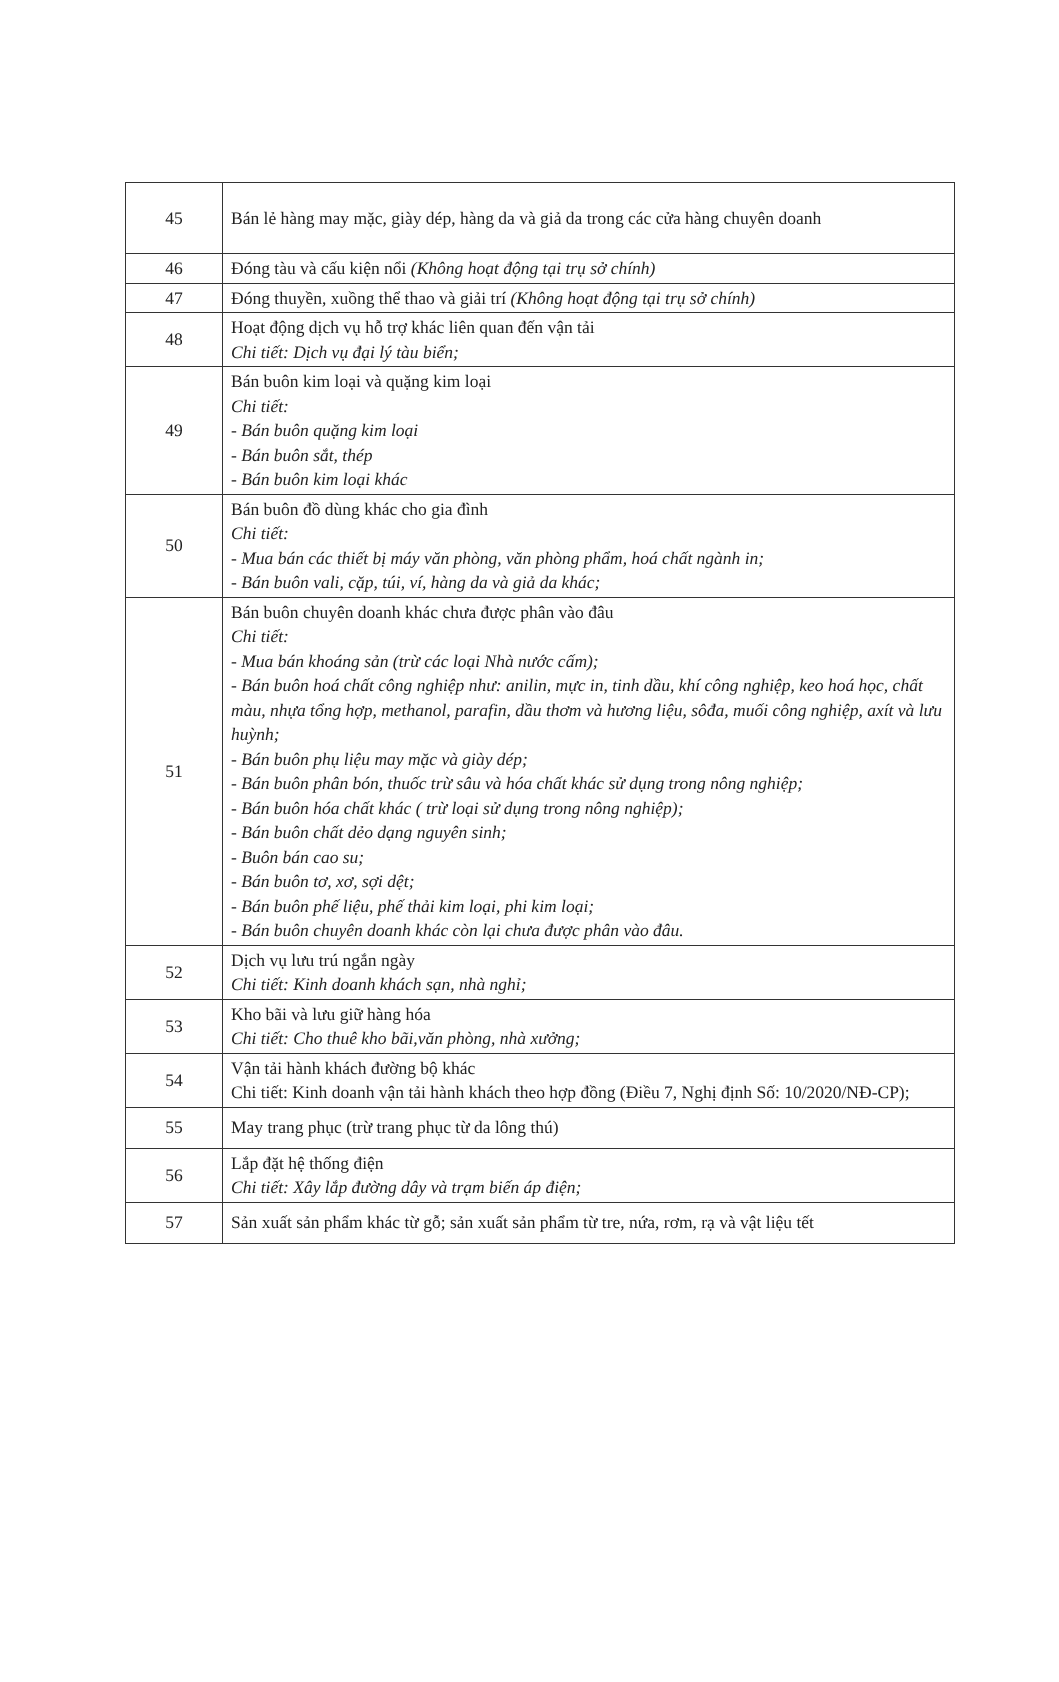| 45 | Bán lẻ hàng may mặc, giày dép, hàng da và giả da trong các cửa hàng chuyên doanh |
| 46 | Đóng tàu và cấu kiện nổi (Không hoạt động tại trụ sở chính) |
| 47 | Đóng thuyền, xuồng thể thao và giải trí (Không hoạt động tại trụ sở chính) |
| 48 | Hoạt động dịch vụ hỗ trợ khác liên quan đến vận tải Chi tiết: Dịch vụ đại lý tàu biển; |
| 49 | Bán buôn kim loại và quặng kim loại Chi tiết: - Bán buôn quặng kim loại - Bán buôn sắt, thép - Bán buôn kim loại khác |
| 50 | Bán buôn đồ dùng khác cho gia đình Chi tiết: - Mua bán các thiết bị máy văn phòng, văn phòng phẩm, hoá chất ngành in; - Bán buôn vali, cặp, túi, ví, hàng da và giả da khác; |
| 51 | Bán buôn chuyên doanh khác chưa được phân vào đâu Chi tiết: - Mua bán khoáng sản (trừ các loại Nhà nước cấm); - Bán buôn hoá chất công nghiệp như: anilin, mực in, tinh dầu, khí công nghiệp, keo hoá học, chất màu, nhựa tổng hợp, methanol, parafin, dầu thơm và hương liệu, sôđa, muối công nghiệp, axít và lưu huỳnh; - Bán buôn phụ liệu may mặc và giày dép; - Bán buôn phân bón, thuốc trừ sâu và hóa chất khác sử dụng trong nông nghiệp; - Bán buôn hóa chất khác ( trừ loại sử dụng trong nông nghiệp); - Bán buôn chất dẻo dạng nguyên sinh; - Buôn bán cao su; - Bán buôn tơ, xơ, sợi dệt; - Bán buôn phế liệu, phế thải kim loại, phi kim loại; - Bán buôn chuyên doanh khác còn lại chưa được phân vào đâu. |
| 52 | Dịch vụ lưu trú ngắn ngày Chi tiết: Kinh doanh khách sạn, nhà nghỉ; |
| 53 | Kho bãi và lưu giữ hàng hóa Chi tiết: Cho thuê kho bãi,văn phòng, nhà xưởng; |
| 54 | Vận tải hành khách đường bộ khác Chi tiết: Kinh doanh vận tải hành khách theo hợp đồng (Điều 7, Nghị định Số: 10/2020/NĐ-CP); |
| 55 | May trang phục (trừ trang phục từ da lông thú) |
| 56 | Lắp đặt hệ thống điện Chi tiết: Xây lắp đường dây và trạm biến áp điện; |
| 57 | Sản xuất sản phẩm khác từ gỗ; sản xuất sản phẩm từ tre, nứa, rơm, rạ và vật liệu tết |